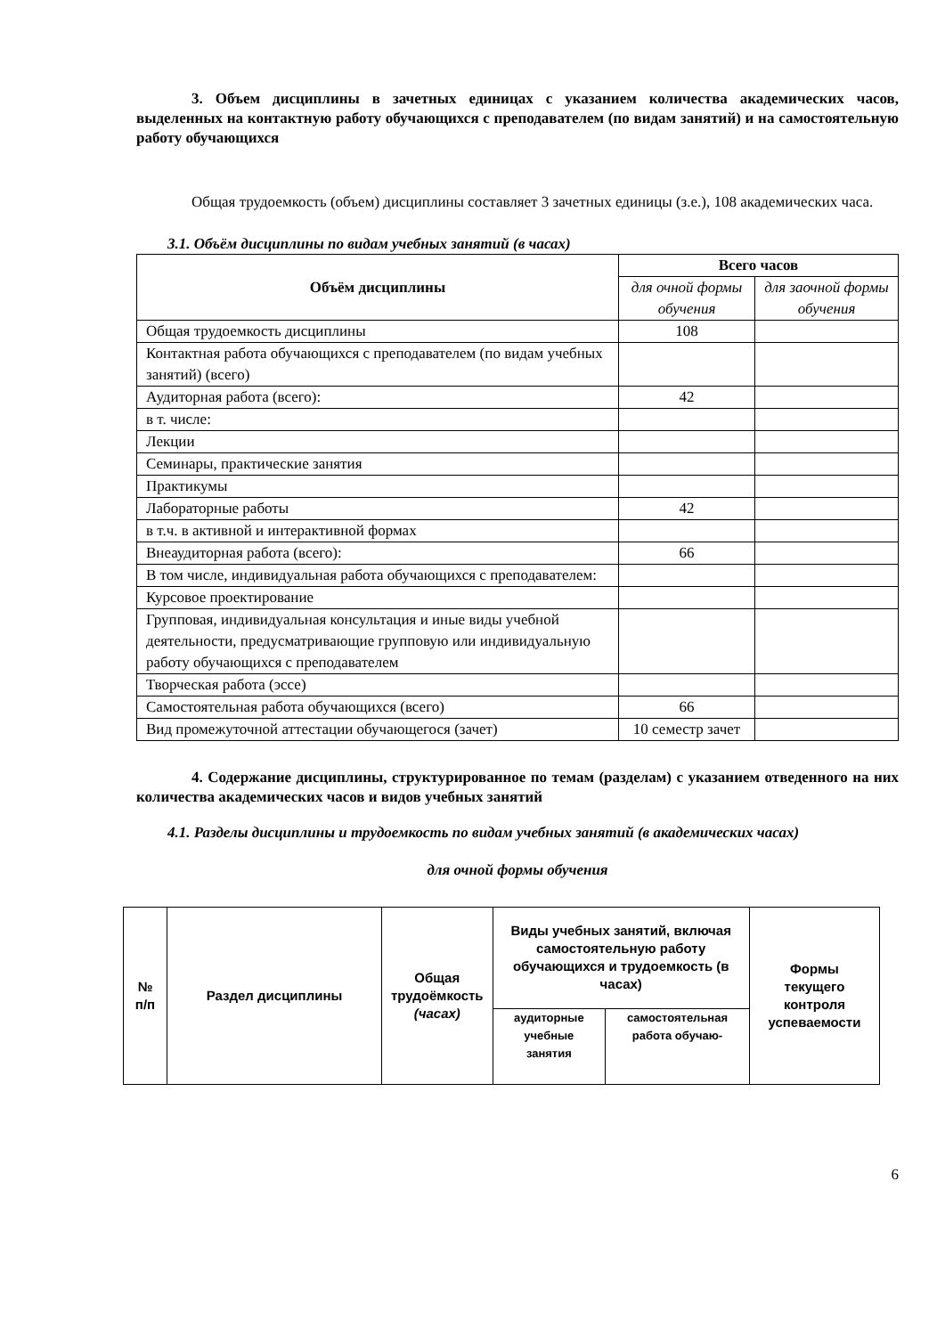3. Объем дисциплины в зачетных единицах с указанием количества академических часов, выделенных на контактную работу обучающихся с преподавателем (по видам занятий) и на самостоятельную работу обучающихся
Общая трудоемкость (объем) дисциплины составляет 3 зачетных единицы (з.е.), 108 академических часа.
3.1. Объём дисциплины по видам учебных занятий (в часах)
| Объём дисциплины | Всего часов | |
| --- | --- | --- |
| | для очной формы обучения | для заочной формы обучения |
| Общая трудоемкость дисциплины | 108 | |
| Контактная работа обучающихся с преподавателем (по видам учебных занятий) (всего) | | |
| Аудиторная работа (всего): | 42 | |
| в т. числе: | | |
| Лекции | | |
| Семинары, практические занятия | | |
| Практикумы | | |
| Лабораторные работы | 42 | |
| в т.ч. в активной и интерактивной формах | | |
| Внеаудиторная работа (всего): | 66 | |
| В том числе, индивидуальная работа обучающихся с преподавателем: | | |
| Курсовое проектирование | | |
| Групповая, индивидуальная консультация и иные виды учебной деятельности, предусматривающие групповую или индивидуальную работу обучающихся с преподавателем | | |
| Творческая работа (эссе) | | |
| Самостоятельная работа обучающихся (всего) | 66 | |
| Вид промежуточной аттестации обучающегося (зачет) | 10 семестр зачет | |
4. Содержание дисциплины, структурированное по темам (разделам) с указанием отведенного на них количества академических часов и видов учебных занятий
4.1. Разделы дисциплины и трудоемкость по видам учебных занятий (в академических часах)
для очной формы обучения
| № п/п | Раздел дисциплины | Общая трудоёмкость (часах) | Виды учебных занятий, включая самостоятельную работу обучающихся и трудоемкость (в часах) | | Формы текущего контроля успеваемости |
| --- | --- | --- | --- | --- | --- |
| | | | аудиторные учебные занятия | самостоятельная работа обучаю- | |
6